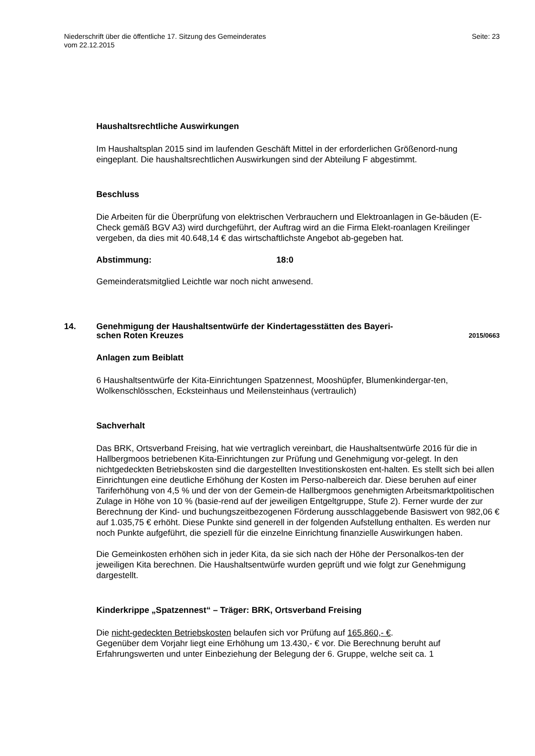Niederschrift über die öffentliche 17. Sitzung des Gemeinderates
vom 22.12.2015
Seite: 23
Haushaltsrechtliche Auswirkungen
Im Haushaltsplan 2015 sind im laufenden Geschäft Mittel in der erforderlichen Größenord-nung eingeplant. Die haushaltsrechtlichen Auswirkungen sind der Abteilung F abgestimmt.
Beschluss
Die Arbeiten für die Überprüfung von elektrischen Verbrauchern und Elektroanlagen in Ge-bäuden (E-Check gemäß BGV A3) wird durchgeführt, der Auftrag wird an die Firma Elekt-roanlagen Kreilinger vergeben, da dies mit 40.648,14 € das wirtschaftlichste Angebot ab-gegeben hat.
Abstimmung: 18:0
Gemeinderatsmitglied Leichtle war noch nicht anwesend.
14. Genehmigung der Haushaltsentwürfe der Kindertagesstätten des Bayeri-
schen Roten Kreuzes 2015/0663
Anlagen zum Beiblatt
6 Haushaltsentwürfe der Kita-Einrichtungen Spatzennest, Mooshüpfer, Blumenkindergar-ten, Wolkenschlösschen, Ecksteinhaus und Meilensteinhaus (vertraulich)
Sachverhalt
Das BRK, Ortsverband Freising, hat wie vertraglich vereinbart, die Haushaltsentwürfe 2016 für die in Hallbergmoos betriebenen Kita-Einrichtungen zur Prüfung und Genehmigung vor-gelegt. In den nichtgedeckten Betriebskosten sind die dargestellten Investitionskosten ent-halten. Es stellt sich bei allen Einrichtungen eine deutliche Erhöhung der Kosten im Perso-nalbereich dar. Diese beruhen auf einer Tariferhöhung von 4,5 % und der von der Gemein-de Hallbergmoos genehmigten Arbeitsmarktpolitischen Zulage in Höhe von 10 % (basie-rend auf der jeweiligen Entgeltgruppe, Stufe 2). Ferner wurde der zur Berechnung der Kind- und buchungszeitbezogenen Förderung ausschlaggebende Basiswert von 982,06 € auf 1.035,75 € erhöht. Diese Punkte sind generell in der folgenden Aufstellung enthalten. Es werden nur noch Punkte aufgeführt, die speziell für die einzelne Einrichtung finanzielle Auswirkungen haben.
Die Gemeinkosten erhöhen sich in jeder Kita, da sie sich nach der Höhe der Personalkos-ten der jeweiligen Kita berechnen. Die Haushaltsentwürfe wurden geprüft und wie folgt zur Genehmigung dargestellt.
Kinderkrippe „Spatzennest“ – Träger: BRK, Ortsverband Freising
Die nicht-gedeckten Betriebskosten belaufen sich vor Prüfung auf 165.860,- €.
Gegenüber dem Vorjahr liegt eine Erhöhung um 13.430,- € vor. Die Berechnung beruht auf Erfahrungswerten und unter Einbeziehung der Belegung der 6. Gruppe, welche seit ca. 1